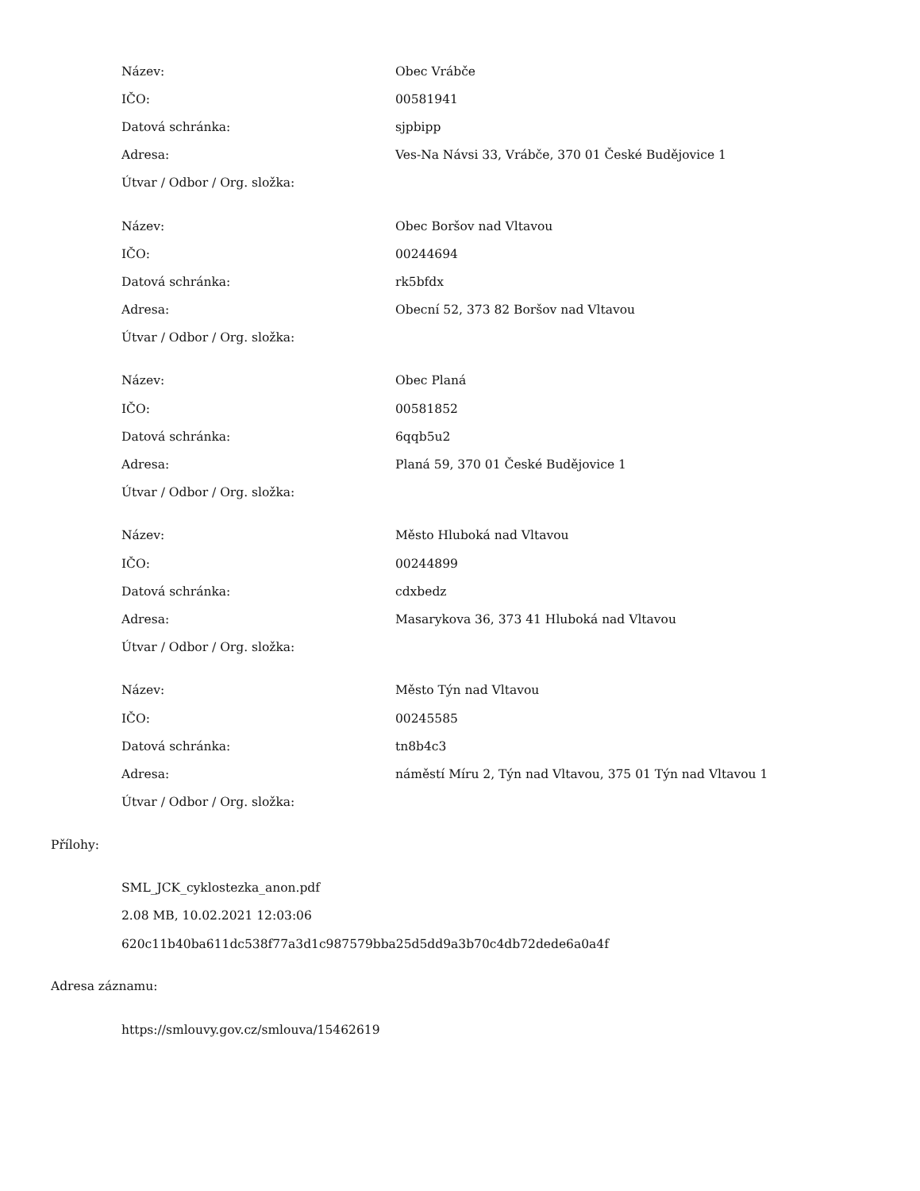| Název: | Obec Vrábče |
| IČO: | 00581941 |
| Datová schránka: | sjpbipp |
| Adresa: | Ves-Na Návsi 33, Vrábče, 370 01 České Budějovice 1 |
| Útvar / Odbor / Org. složka: | |
| Název: | Obec Boršov nad Vltavou |
| IČO: | 00244694 |
| Datová schránka: | rk5bfdx |
| Adresa: | Obecní 52, 373 82 Boršov nad Vltavou |
| Útvar / Odbor / Org. složka: | |
| Název: | Obec Planá |
| IČO: | 00581852 |
| Datová schránka: | 6qqb5u2 |
| Adresa: | Planá 59, 370 01 České Budějovice 1 |
| Útvar / Odbor / Org. složka: | |
| Název: | Město Hluboká nad Vltavou |
| IČO: | 00244899 |
| Datová schránka: | cdxbedz |
| Adresa: | Masarykova 36, 373 41 Hluboká nad Vltavou |
| Útvar / Odbor / Org. složka: | |
| Název: | Město Týn nad Vltavou |
| IČO: | 00245585 |
| Datová schránka: | tn8b4c3 |
| Adresa: | náměstí Míru 2, Týn nad Vltavou, 375 01 Týn nad Vltavou 1 |
| Útvar / Odbor / Org. složka: | |
Přílohy:
| SML_JCK_cyklostezka_anon.pdf |
| 2.08 MB, 10.02.2021 12:03:06 |
| 620c11b40ba611dc538f77a3d1c987579bba25d5dd9a3b70c4db72dede6a0a4f |
Adresa záznamu:
| https://smlouvy.gov.cz/smlouva/15462619 |